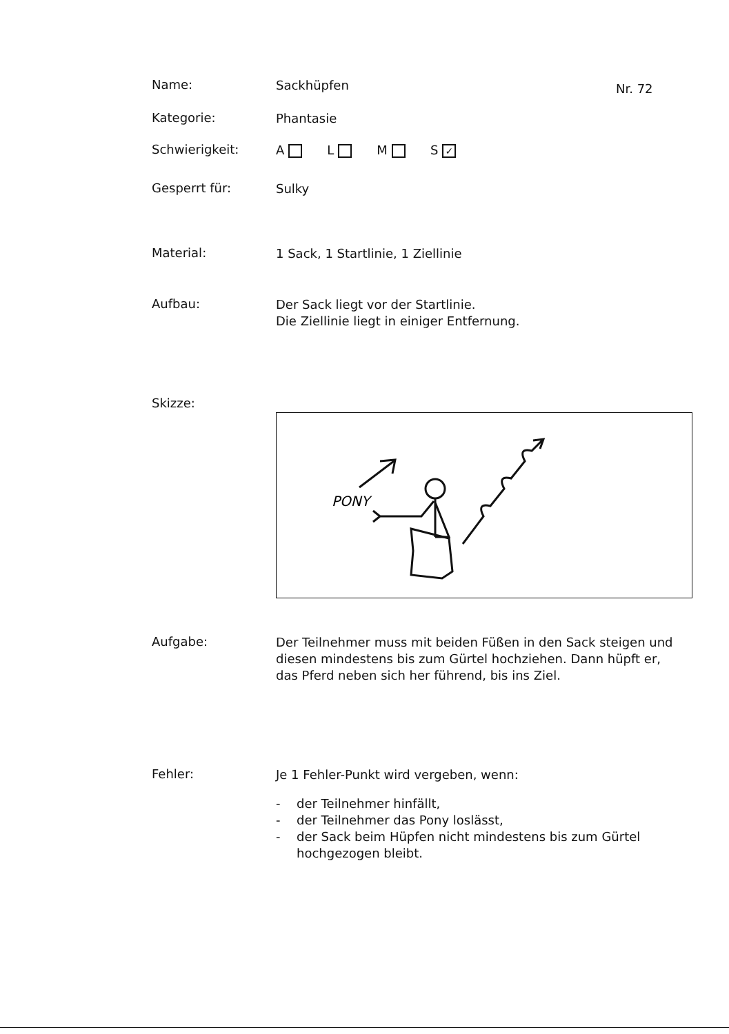Name:
Sackhüpfen
Nr. 72
Kategorie:
Phantasie
Schwierigkeit:
A L M S ✓
Gesperrt für:
Sulky
Material:
1 Sack, 1 Startlinie, 1 Ziellinie
Aufbau:
Der Sack liegt vor der Startlinie.
Die Ziellinie liegt in einiger Entfernung.
Skizze:
PONY
Aufgabe:
Der Teilnehmer muss mit beiden Füßen in den Sack steigen und diesen mindestens bis zum Gürtel hochziehen. Dann hüpft er, das Pferd neben sich her führend, bis ins Ziel.
Fehler:
Je 1 Fehler-Punkt wird vergeben, wenn:
- der Teilnehmer hinfällt,
- der Teilnehmer das Pony loslässt,
- der Sack beim Hüpfen nicht mindestens bis zum Gürtel hochgezogen bleibt.